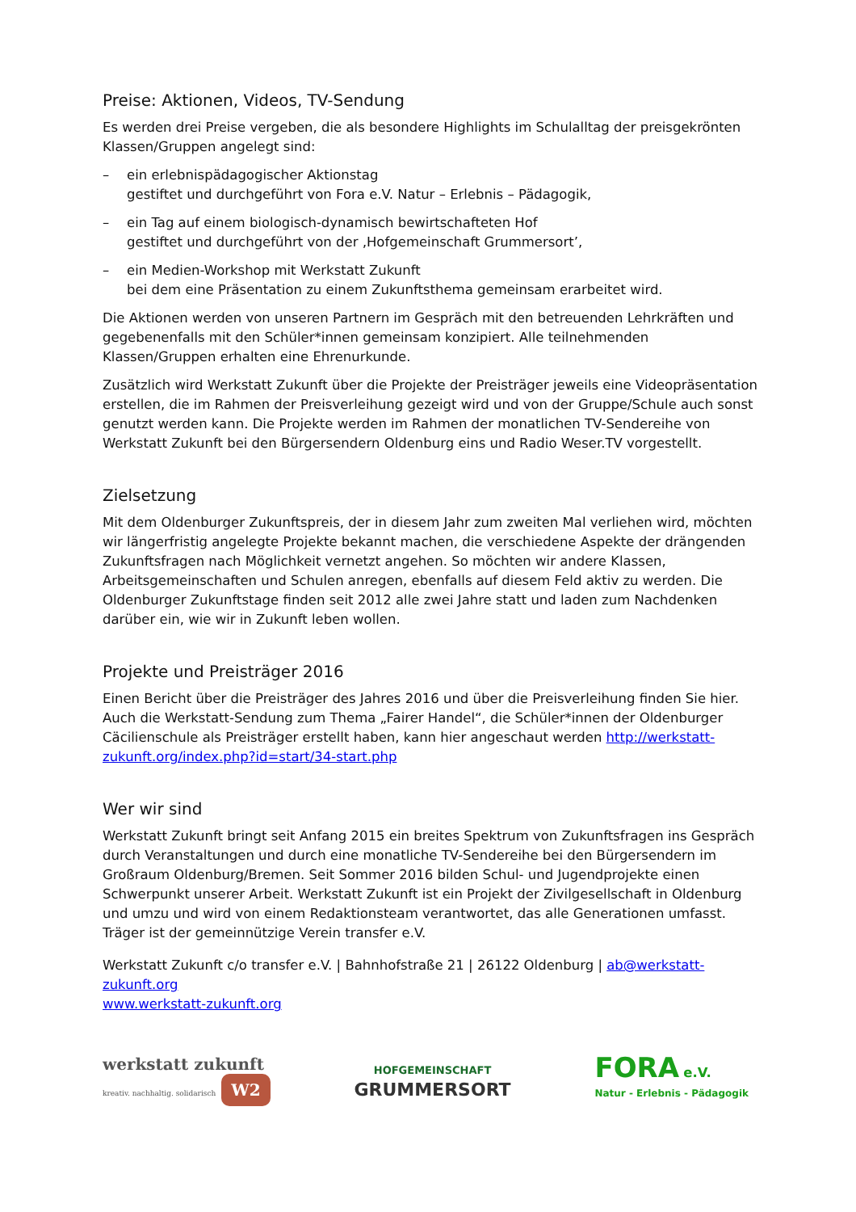Preise: Aktionen, Videos, TV-Sendung
Es werden drei Preise vergeben, die als besondere Highlights im Schulalltag der preisgekrönten Klassen/Gruppen angelegt sind:
– ein erlebnispädagogischer Aktionstag
gestiftet und durchgeführt von Fora e.V. Natur – Erlebnis – Pädagogik,
– ein Tag auf einem biologisch-dynamisch bewirtschafteten Hof
gestiftet und durchgeführt von der ‚Hofgemeinschaft Grummersort’,
– ein Medien-Workshop mit Werkstatt Zukunft
bei dem eine Präsentation zu einem Zukunftsthema gemeinsam erarbeitet wird.
Die Aktionen werden von unseren Partnern im Gespräch mit den betreuenden Lehrkräften und gegebenenfalls mit den Schüler*innen gemeinsam konzipiert. Alle teilnehmenden Klassen/Gruppen erhalten eine Ehrenurkunde.
Zusätzlich wird Werkstatt Zukunft über die Projekte der Preisträger jeweils eine Videopräsentation erstellen, die im Rahmen der Preisverleihung gezeigt wird und von der Gruppe/Schule auch sonst genutzt werden kann. Die Projekte werden im Rahmen der monatlichen TV-Sendereihe von Werkstatt Zukunft bei den Bürgersendern Oldenburg eins und Radio Weser.TV vorgestellt.
Zielsetzung
Mit dem Oldenburger Zukunftspreis, der in diesem Jahr zum zweiten Mal verliehen wird, möchten wir längerfristig angelegte Projekte bekannt machen, die verschiedene Aspekte der drängenden Zukunftsfragen nach Möglichkeit vernetzt angehen. So möchten wir andere Klassen, Arbeitsgemeinschaften und Schulen anregen, ebenfalls auf diesem Feld aktiv zu werden. Die Oldenburger Zukunftstage finden seit 2012 alle zwei Jahre statt und laden zum Nachdenken darüber ein, wie wir in Zukunft leben wollen.
Projekte und Preisträger 2016
Einen Bericht über die Preisträger des Jahres 2016 und über die Preisverleihung finden Sie hier. Auch die Werkstatt-Sendung zum Thema „Fairer Handel“, die Schüler*innen der Oldenburger Cäcilienschule als Preisträger erstellt haben, kann hier angeschaut werden http://werkstatt-zukunft.org/index.php?id=start/34-start.php
Wer wir sind
Werkstatt Zukunft bringt seit Anfang 2015 ein breites Spektrum von Zukunftsfragen ins Gespräch durch Veranstaltungen und durch eine monatliche TV-Sendereihe bei den Bürgersendern im Großraum Oldenburg/Bremen. Seit Sommer 2016 bilden Schul- und Jugendprojekte einen Schwerpunkt unserer Arbeit. Werkstatt Zukunft ist ein Projekt der Zivilgesellschaft in Oldenburg und umzu und wird von einem Redaktionsteam verantwortet, das alle Generationen umfasst. Träger ist der gemeinnützige Verein transfer e.V.
Werkstatt Zukunft c/o transfer e.V. | Bahnhofstraße 21 | 26122 Oldenburg | ab@werkstatt-zukunft.org
www.werkstatt-zukunft.org
werkstatt zukunft
kreativ. nachhaltig. solidarisch W2
HOFGEMEINSCHAFT
GRUMMERSORT
FORA e.V.
Natur - Erlebnis - Pädagogik